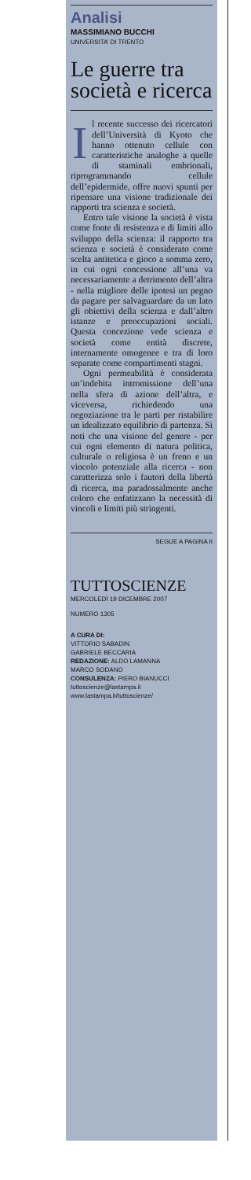Analisi
MASSIMIANO BUCCHI
UNIVERSITA’ DI TRENTO
Le guerre tra società e ricerca
Il recente successo dei ricercatori dell’Università di Kyoto che hanno ottenuto cellule con caratteristiche analoghe a quelle di staminali embrionali, riprogrammando cellule dell’epidermide, offre nuovi spunti per ripensare una visione tradizionale dei rapporti tra scienza e società.
Entro tale visione la società è vista come fonte di resistenza e di limiti allo sviluppo della scienza: il rapporto tra scienza e società è considerato come scelta antitetica e gioco a somma zero, in cui ogni concessione all’una va necessariamente a detrimento dell’altra - nella migliore delle ipotesi un pegno da pagare per salvaguardare da un lato gli obiettivi della scienza e dall’altro istanze e preoccupazioni sociali. Questa concezione vede scienza e società come entità discrete, internamente omogenee e tra di loro separate come compartimenti stagni.
Ogni permeabilità è considerata un’indebita intromissione dell’una nella sfera di azione dell’altra, e viceversa, richiedendo una negoziazione tra le parti per ristabilire un idealizzato equilibrio di partenza. Si noti che una visione del genere - per cui ogni elemento di natura politica, culturale o religiosa è un freno e un vincolo potenziale alla ricerca - non caratterizza solo i fautori della libertà di ricerca, ma paradossalmente anche coloro che enfatizzano la necessità di vincoli e limiti più stringenti.
SEGUE A PAGINA II
TUTTOSCIENZE
MERCOLEDÌ 19 DICEMBRE 2007
NUMERO 1305
A CURA DI:
VITTORIO SABADIN
GABRIELE BECCARIA
REDAZIONE: ALDO LAMANNA
MARCO SODANO
CONSULENZA: PIERO BIANUCCI
tuttoscienze@lastampa.it
www.lastampa.it/tuttoscienze/